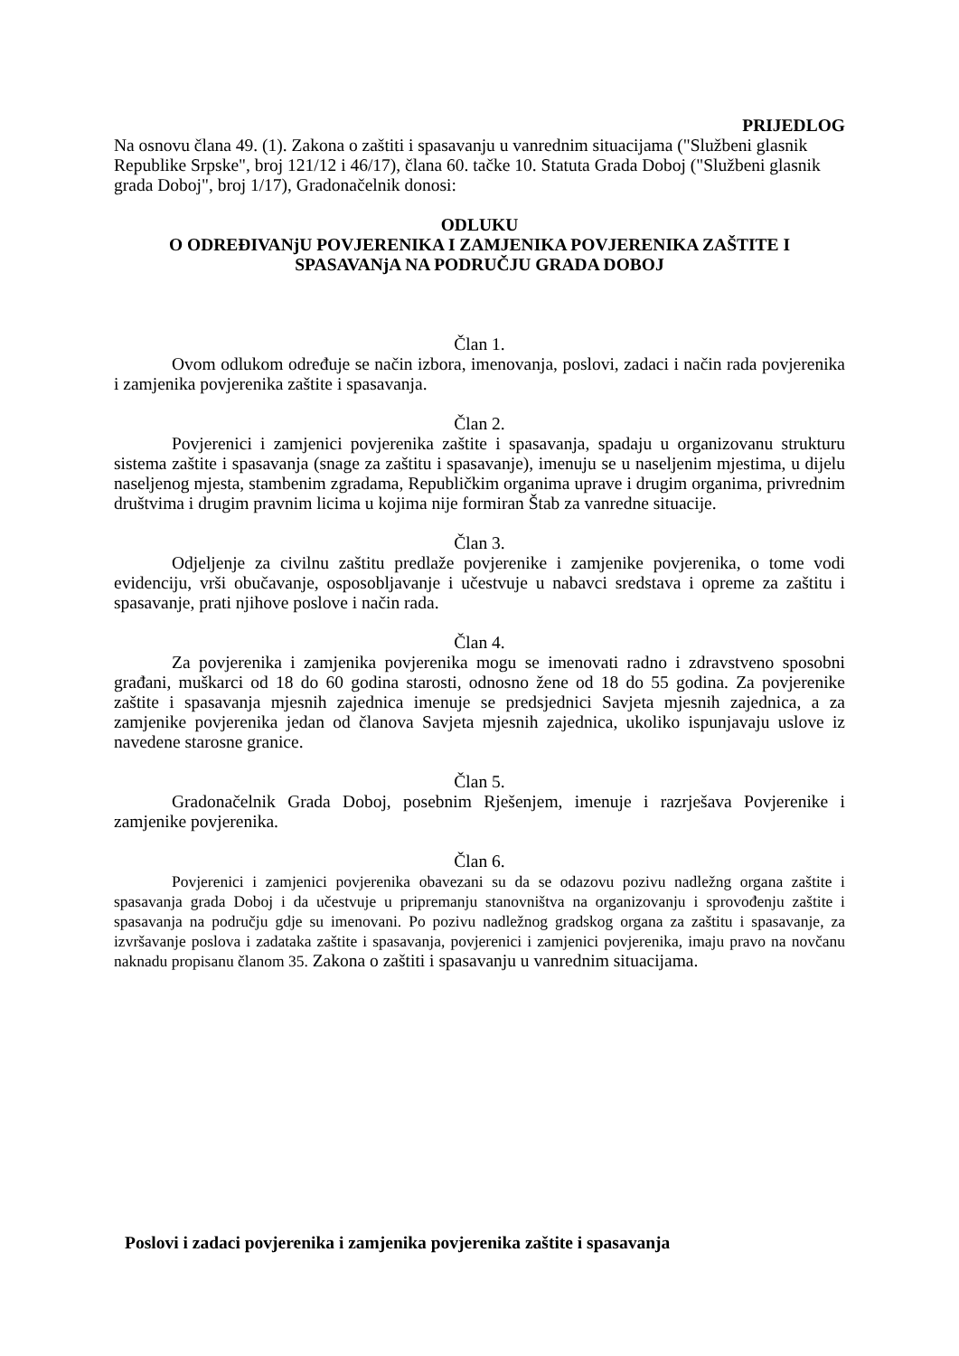PRIJEDLOG
Na osnovu člana 49. (1). Zakona o zaštiti i spasavanju u vanrednim situacijama ("Službeni glasnik Republike Srpske", broj 121/12 i 46/17), člana 60. tačke 10. Statuta Grada Doboj ("Službeni glasnik grada Doboj", broj 1/17), Gradonačelnik donosi:
ODLUKU
O ODREĐIVANjU POVJERENIKA I ZAMJENIKA POVJERENIKA ZAŠTITE I SPASAVANjA NA PODRUČJU GRADA DOBOJ
Član 1.
Ovom odlukom određuje se način izbora, imenovanja, poslovi, zadaci i način rada povjerenika i zamjenika povjerenika zaštite i spasavanja.
Član 2.
Povjerenici i zamjenici povjerenika zaštite i spasavanja, spadaju u organizovanu strukturu sistema zaštite i spasavanja (snage za zaštitu i spasavanje), imenuju se u naseljenim mjestima, u dijelu naseljenog mjesta, stambenim zgradama, Republičkim organima uprave i drugim organima, privrednim društvima i drugim pravnim licima u kojima nije formiran Štab za vanredne situacije.
Član 3.
Odjeljenje za civilnu zaštitu predlaže povjerenike i zamjenike povjerenika, o tome vodi evidenciju, vrši obučavanje, osposobljavanje i učestvuje u nabavci sredstava i opreme za zaštitu i spasavanje, prati njihove poslove i način rada.
Član 4.
Za povjerenika i zamjenika povjerenika mogu se imenovati radno i zdravstveno sposobni građani, muškarci od 18 do 60 godina starosti, odnosno žene od 18 do 55 godina. Za povjerenike zaštite i spasavanja mjesnih zajednica imenuje se predsjednici Savjeta mjesnih zajednica, a za zamjenike povjerenika jedan od članova Savjeta mjesnih zajednica, ukoliko ispunjavaju uslove iz navedene starosne granice.
Član 5.
Gradonačelnik Grada Doboj, posebnim Rješenjem, imenuje i razrješava Povjerenike i zamjenike povjerenika.
Član 6.
Povjerenici i zamjenici povjerenika obavezani su da se odazovu pozivu nadležng organa zaštite i spasavanja grada Doboj i da učestvuje u pripremanju stanovništva na organizovanju i sprovođenju zaštite i spasavanja na području gdje su imenovani. Po pozivu nadležnog gradskog organa za zaštitu i spasavanje, za izvršavanje poslova i zadataka zaštite i spasavanja, povjerenici i zamjenici povjerenika, imaju pravo na novčanu naknadu propisanu članom 35. Zakona o zaštiti i spasavanju u vanrednim situacijama.
Poslovi i zadaci povjerenika i zamjenika povjerenika zaštite i spasavanja